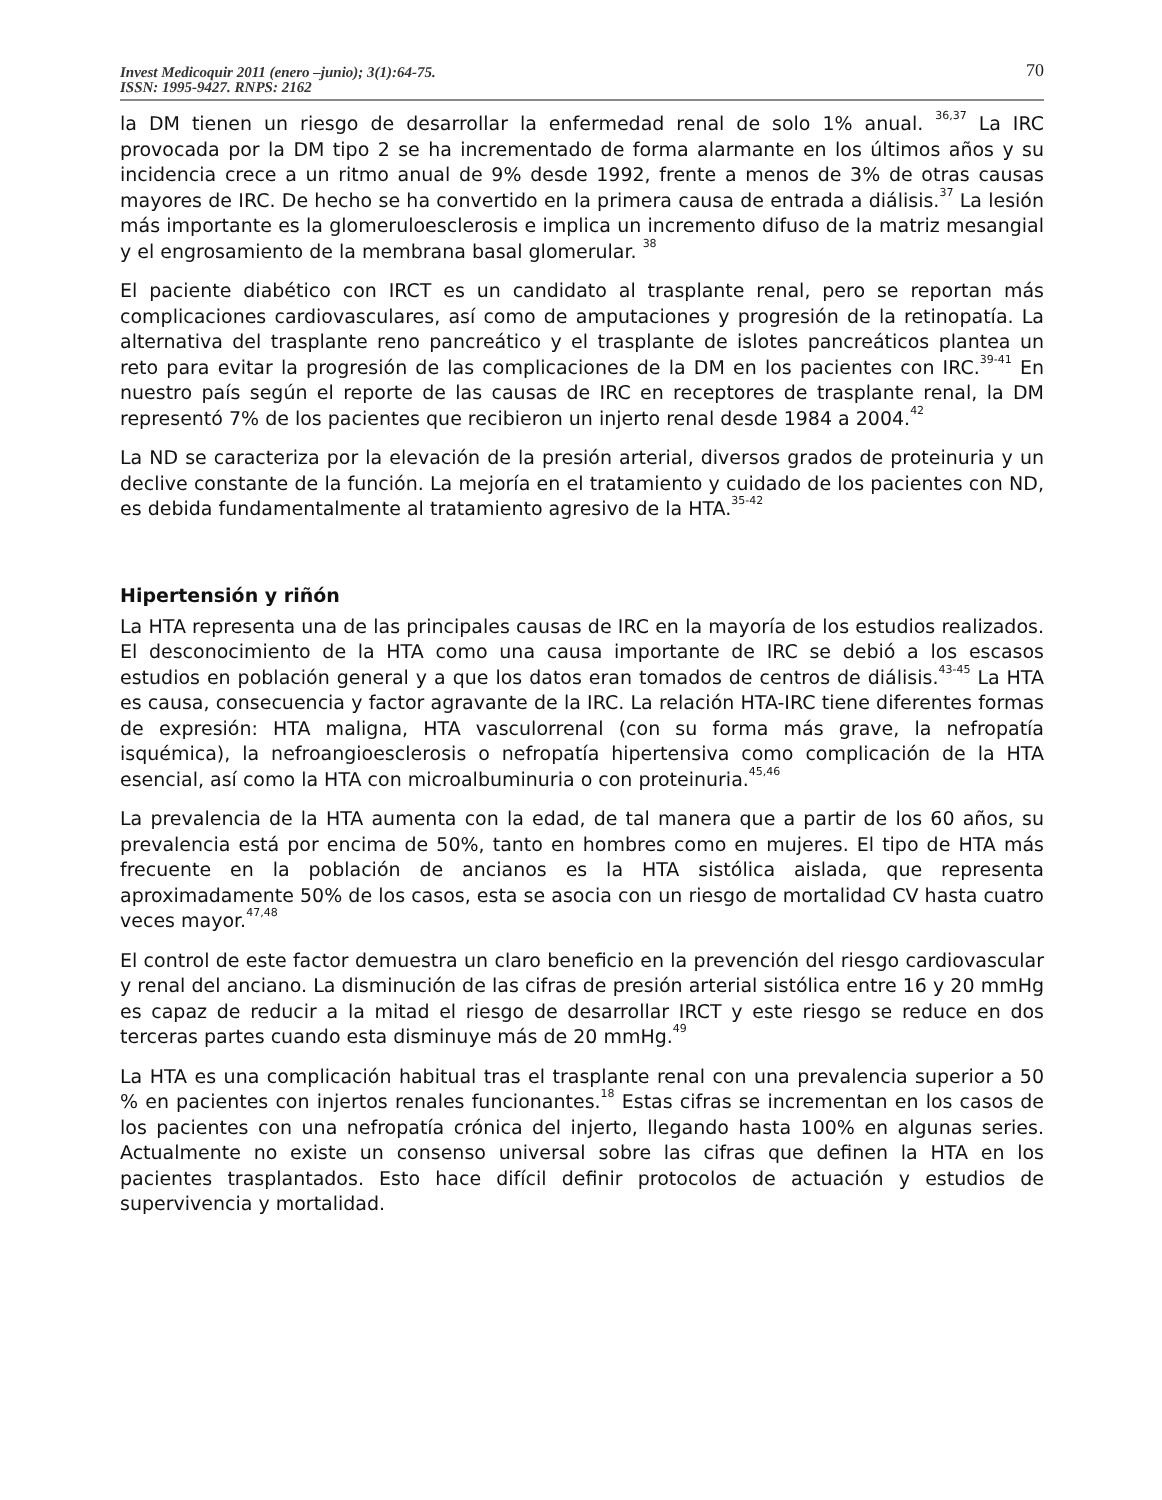Invest Medicoquir 2011 (enero –junio); 3(1):64-75.
ISSN: 1995-9427. RNPS: 2162
70
la DM tienen un riesgo de desarrollar la enfermedad renal de solo 1% anual. <sup>36,37</sup> La IRC provocada por la DM tipo 2 se ha incrementado de forma alarmante en los últimos años y su incidencia crece a un ritmo anual de 9% desde 1992, frente a menos de 3% de otras causas mayores de IRC. De hecho se ha convertido en la primera causa de entrada a diálisis.<sup>37</sup> La lesión más importante es la glomeruloesclerosis e implica un incremento difuso de la matriz mesangial y el engrosamiento de la membrana basal glomerular. <sup>38</sup>
El paciente diabético con IRCT es un candidato al trasplante renal, pero se reportan más complicaciones cardiovasculares, así como de amputaciones y progresión de la retinopatía. La alternativa del trasplante reno pancreático y el trasplante de islotes pancreáticos plantea un reto para evitar la progresión de las complicaciones de la DM en los pacientes con IRC.<sup>39-41</sup> En nuestro país según el reporte de las causas de IRC en receptores de trasplante renal, la DM representó 7% de los pacientes que recibieron un injerto renal desde 1984 a 2004.<sup>42</sup>
La ND se caracteriza por la elevación de la presión arterial, diversos grados de proteinuria y un declive constante de la función. La mejoría en el tratamiento y cuidado de los pacientes con ND, es debida fundamentalmente al tratamiento agresivo de la HTA.<sup>35-42</sup>
Hipertensión y riñón
La HTA representa una de las principales causas de IRC en la mayoría de los estudios realizados. El desconocimiento de la HTA como una causa importante de IRC se debió a los escasos estudios en población general y a que los datos eran tomados de centros de diálisis.<sup>43-45</sup> La HTA es causa, consecuencia y factor agravante de la IRC. La relación HTA-IRC tiene diferentes formas de expresión: HTA maligna, HTA vasculorrenal (con su forma más grave, la nefropatía isquémica), la nefroangioesclerosis o nefropatía hipertensiva como complicación de la HTA esencial, así como la HTA con microalbuminuria o con proteinuria.<sup>45,46</sup>
La prevalencia de la HTA aumenta con la edad, de tal manera que a partir de los 60 años, su prevalencia está por encima de 50%, tanto en hombres como en mujeres. El tipo de HTA más frecuente en la población de ancianos es la HTA sistólica aislada, que representa aproximadamente 50% de los casos, esta se asocia con un riesgo de mortalidad CV hasta cuatro veces mayor.<sup>47,48</sup>
El control de este factor demuestra un claro beneficio en la prevención del riesgo cardiovascular y renal del anciano. La disminución de las cifras de presión arterial sistólica entre 16 y 20 mmHg es capaz de reducir a la mitad el riesgo de desarrollar IRCT y este riesgo se reduce en dos terceras partes cuando esta disminuye más de 20 mmHg.<sup>49</sup>
La HTA es una complicación habitual tras el trasplante renal con una prevalencia superior a 50 % en pacientes con injertos renales funcionantes.<sup>18</sup> Estas cifras se incrementan en los casos de los pacientes con una nefropatía crónica del injerto, llegando hasta 100% en algunas series. Actualmente no existe un consenso universal sobre las cifras que definen la HTA en los pacientes trasplantados. Esto hace difícil definir protocolos de actuación y estudios de supervivencia y mortalidad.